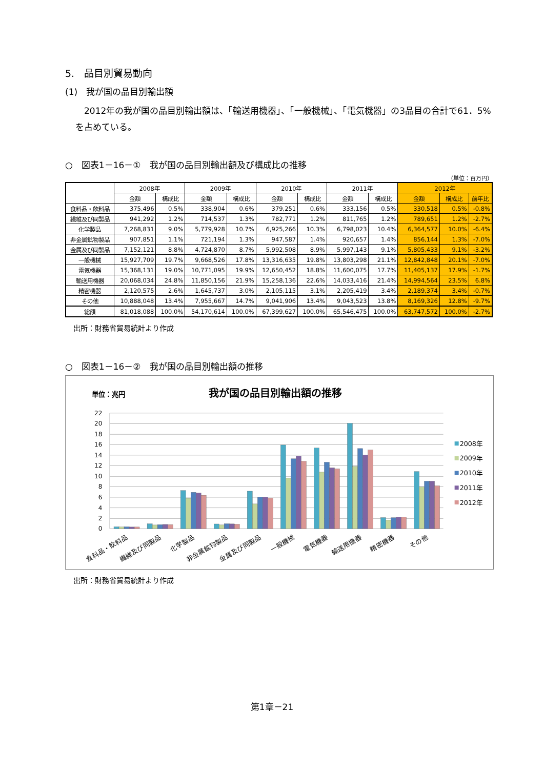5.　品目別貿易動向
(1)　我が国の品目別輸出額
2012年の我が国の品目別輸出額は、「輸送用機器」、「一般機械」、「電気機器」の3品目の合計で61．5%を占めている。
○　図表1－16－①　我が国の品目別輸出額及び構成比の推移
（単位：百万円）
| | 2008年 | | 2009年 | | 2010年 | | 2011年 | | 2012年 | | |
| --- | --- | --- | --- | --- | --- | --- | --- | --- | --- | --- | --- |
| | 金額 | 構成比 | 金額 | 構成比 | 金額 | 構成比 | 金額 | 構成比 | 金額 | 構成比 | 前年比 |
| 食料品・飲料品 | 375,496 | 0.5% | 338,904 | 0.6% | 379,251 | 0.6% | 333,156 | 0.5% | 330,518 | 0.5% | -0.8% |
| 繊維及び同製品 | 941,292 | 1.2% | 714,537 | 1.3% | 782,771 | 1.2% | 811,765 | 1.2% | 789,651 | 1.2% | -2.7% |
| 化学製品 | 7,268,831 | 9.0% | 5,779,928 | 10.7% | 6,925,266 | 10.3% | 6,798,023 | 10.4% | 6,364,577 | 10.0% | -6.4% |
| 非金属鉱物製品 | 907,851 | 1.1% | 721,194 | 1.3% | 947,587 | 1.4% | 920,657 | 1.4% | 856,144 | 1.3% | -7.0% |
| 金属及び同製品 | 7,152,121 | 8.8% | 4,724,870 | 8.7% | 5,992,508 | 8.9% | 5,997,143 | 9.1% | 5,805,433 | 9.1% | -3.2% |
| 一般機械 | 15,927,709 | 19.7% | 9,668,526 | 17.8% | 13,316,635 | 19.8% | 13,803,298 | 21.1% | 12,842,848 | 20.1% | -7.0% |
| 電気機器 | 15,368,131 | 19.0% | 10,771,095 | 19.9% | 12,650,452 | 18.8% | 11,600,075 | 17.7% | 11,405,137 | 17.9% | -1.7% |
| 輸送用機器 | 20,068,034 | 24.8% | 11,850,156 | 21.9% | 15,258,136 | 22.6% | 14,033,416 | 21.4% | 14,994,564 | 23.5% | 6.8% |
| 精密機器 | 2,120,575 | 2.6% | 1,645,737 | 3.0% | 2,105,115 | 3.1% | 2,205,419 | 3.4% | 2,189,374 | 3.4% | -0.7% |
| その他 | 10,888,048 | 13.4% | 7,955,667 | 14.7% | 9,041,906 | 13.4% | 9,043,523 | 13.8% | 8,169,326 | 12.8% | -9.7% |
| 総額 | 81,018,088 | 100.0% | 54,170,614 | 100.0% | 67,399,627 | 100.0% | 65,546,475 | 100.0% | 63,747,572 | 100.0% | -2.7% |
出所：財務省貿易統計より作成
○　図表1－16－②　我が国の品目別輸出額の推移
単位：兆円
我が国の品目別輸出額の推移
22
20
18
16
14
12
10
8
6
4
2
0
食料品・飲料品
繊維及び同製品
化学製品
非金属鉱物製品
金属及び同製品
一般機械
電気機器
輸送用機器
精密機器
その他
2008年
2009年
2010年
2011年
2012年
出所：財務省貿易統計より作成
第1章－21